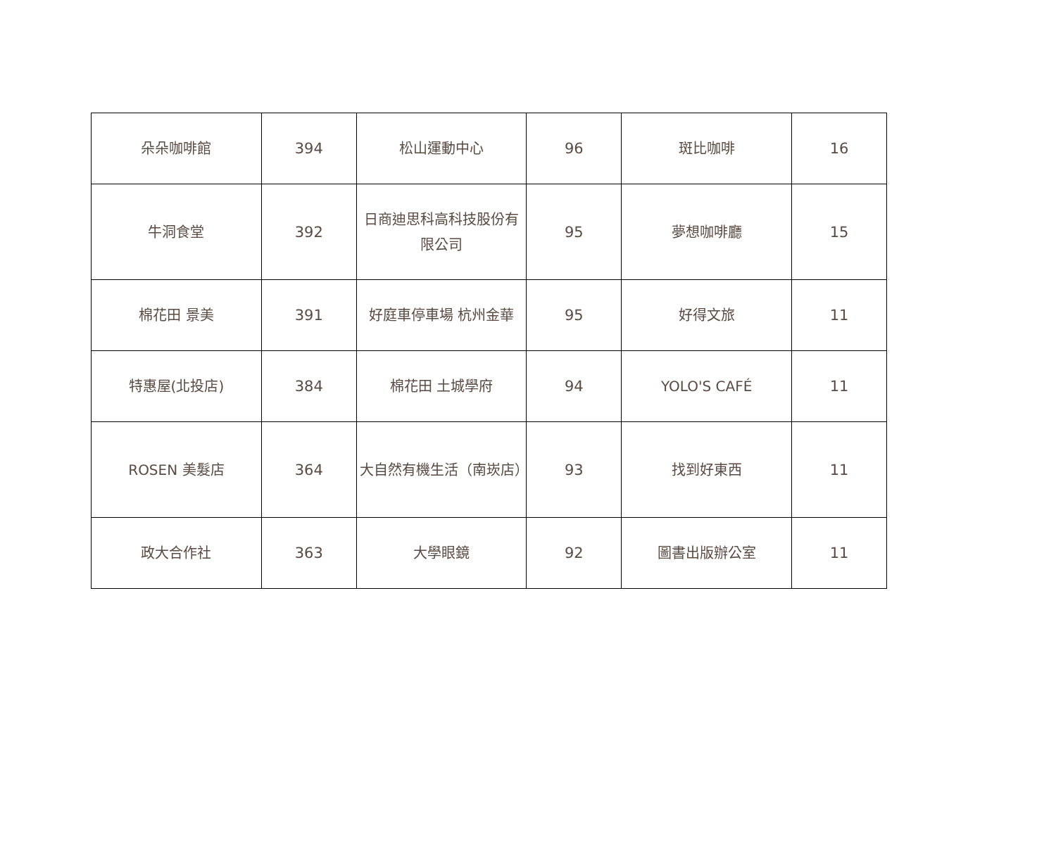| 朵朵咖啡館 | 394 | 松山運動中心 | 96 | 斑比咖啡 | 16 |
| 牛洞食堂 | 392 | 日商迪思科高科技股份有限公司 | 95 | 夢想咖啡廳 | 15 |
| 棉花田 景美 | 391 | 好庭車停車場 杭州金華 | 95 | 好得文旅 | 11 |
| 特惠屋(北投店) | 384 | 棉花田 土城學府 | 94 | YOLO'S CAFÉ | 11 |
| ROSEN 美髮店 | 364 | 大自然有機生活（南崁店） | 93 | 找到好東西 | 11 |
| 政大合作社 | 363 | 大學眼鏡 | 92 | 圖書出版辦公室 | 11 |